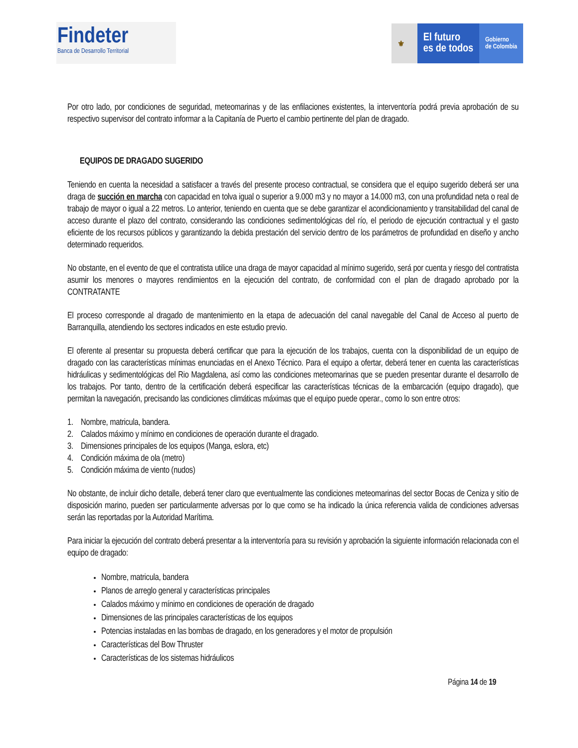Findeter
Banca de Desarrollo Territorial
⚜
El futuro
es de todos
Gobierno
de Colombia
Por otro lado, por condiciones de seguridad, meteomarinas y de las enfilaciones existentes, la interventoría podrá previa aprobación de su respectivo supervisor del contrato informar a la Capitanía de Puerto el cambio pertinente del plan de dragado.
EQUIPOS DE DRAGADO SUGERIDO
Teniendo en cuenta la necesidad a satisfacer a través del presente proceso contractual, se considera que el equipo sugerido deberá ser una draga de succión en marcha con capacidad en tolva igual o superior a 9.000 m3 y no mayor a 14.000 m3, con una profundidad neta o real de trabajo de mayor o igual a 22 metros. Lo anterior, teniendo en cuenta que se debe garantizar el acondicionamiento y transitabilidad del canal de acceso durante el plazo del contrato, considerando las condiciones sedimentológicas del río, el periodo de ejecución contractual y el gasto eficiente de los recursos públicos y garantizando la debida prestación del servicio dentro de los parámetros de profundidad en diseño y ancho determinado requeridos.
No obstante, en el evento de que el contratista utilice una draga de mayor capacidad al mínimo sugerido, será por cuenta y riesgo del contratista asumir los menores o mayores rendimientos en la ejecución del contrato, de conformidad con el plan de dragado aprobado por la CONTRATANTE
El proceso corresponde al dragado de mantenimiento en la etapa de adecuación del canal navegable del Canal de Acceso al puerto de Barranquilla, atendiendo los sectores indicados en este estudio previo.
El oferente al presentar su propuesta deberá certificar que para la ejecución de los trabajos, cuenta con la disponibilidad de un equipo de dragado con las características mínimas enunciadas en el Anexo Técnico. Para el equipo a ofertar, deberá tener en cuenta las características hidráulicas y sedimentológicas del Rio Magdalena, así como las condiciones meteomarinas que se pueden presentar durante el desarrollo de los trabajos. Por tanto, dentro de la certificación deberá especificar las características técnicas de la embarcación (equipo dragado), que permitan la navegación, precisando las condiciones climáticas máximas que el equipo puede operar., como lo son entre otros:
1. Nombre, matricula, bandera.
2. Calados máximo y mínimo en condiciones de operación durante el dragado.
3. Dimensiones principales de los equipos (Manga, eslora, etc)
4. Condición máxima de ola (metro)
5. Condición máxima de viento (nudos)
No obstante, de incluir dicho detalle, deberá tener claro que eventualmente las condiciones meteomarinas del sector Bocas de Ceniza y sitio de disposición marino, pueden ser particularmente adversas por lo que como se ha indicado la única referencia valida de condiciones adversas serán las reportadas por la Autoridad Marítima.
Para iniciar la ejecución del contrato deberá presentar a la interventoría para su revisión y aprobación la siguiente información relacionada con el equipo de dragado:
Nombre, matricula, bandera
Planos de arreglo general y características principales
Calados máximo y mínimo en condiciones de operación de dragado
Dimensiones de las principales características de los equipos
Potencias instaladas en las bombas de dragado, en los generadores y el motor de propulsión
Características del Bow Thruster
Características de los sistemas hidráulicos
Página 14 de 19